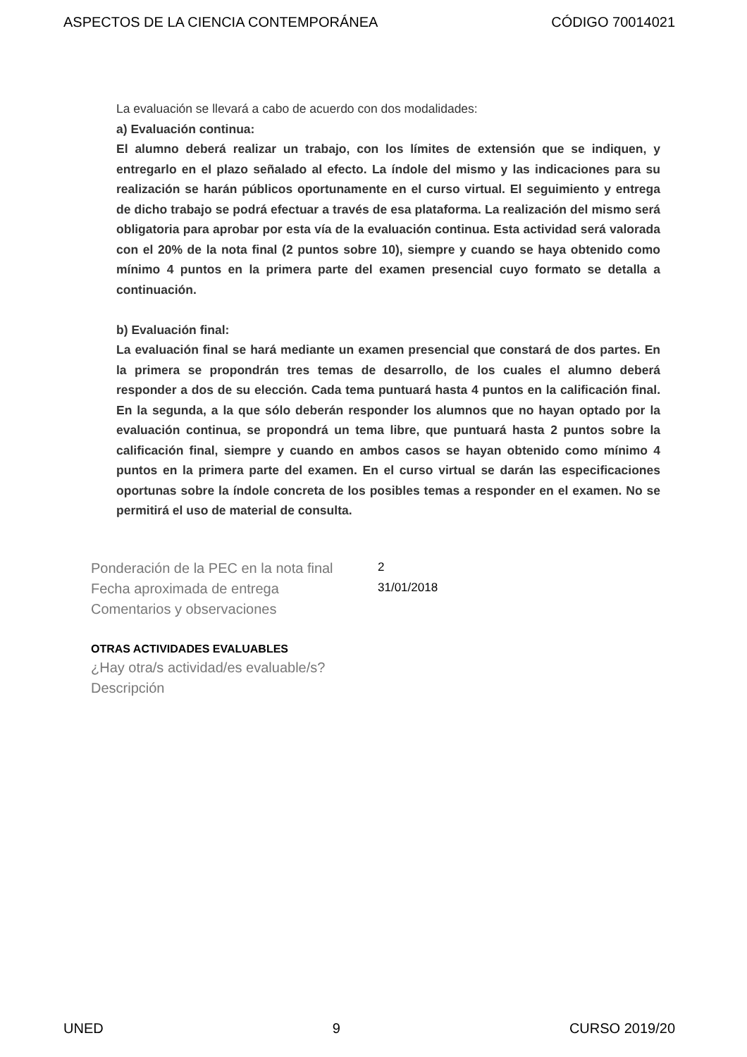ASPECTOS DE LA CIENCIA CONTEMPORÁNEA CÓDIGO 70014021
La evaluación se llevará a cabo de acuerdo con dos modalidades:
a) Evaluación continua:
El alumno deberá realizar un trabajo, con los límites de extensión que se indiquen, y entregarlo en el plazo señalado al efecto. La índole del mismo y las indicaciones para su realización se harán públicos oportunamente en el curso virtual. El seguimiento y entrega de dicho trabajo se podrá efectuar a través de esa plataforma. La realización del mismo será obligatoria para aprobar por esta vía de la evaluación continua. Esta actividad será valorada con el 20% de la nota final (2 puntos sobre 10), siempre y cuando se haya obtenido como mínimo 4 puntos en la primera parte del examen presencial cuyo formato se detalla a continuación.
b) Evaluación final:
La evaluación final se hará mediante un examen presencial que constará de dos partes. En la primera se propondrán tres temas de desarrollo, de los cuales el alumno deberá responder a dos de su elección. Cada tema puntuará hasta 4 puntos en la calificación final. En la segunda, a la que sólo deberán responder los alumnos que no hayan optado por la evaluación continua, se propondrá un tema libre, que puntuará hasta 2 puntos sobre la calificación final, siempre y cuando en ambos casos se hayan obtenido como mínimo 4 puntos en la primera parte del examen. En el curso virtual se darán las especificaciones oportunas sobre la índole concreta de los posibles temas a responder en el examen. No se permitirá el uso de material de consulta.
Ponderación de la PEC en la nota final 2
Fecha aproximada de entrega 31/01/2018
Comentarios y observaciones
OTRAS ACTIVIDADES EVALUABLES
¿Hay otra/s actividad/es evaluable/s?
Descripción
UNED 9 CURSO 2019/20